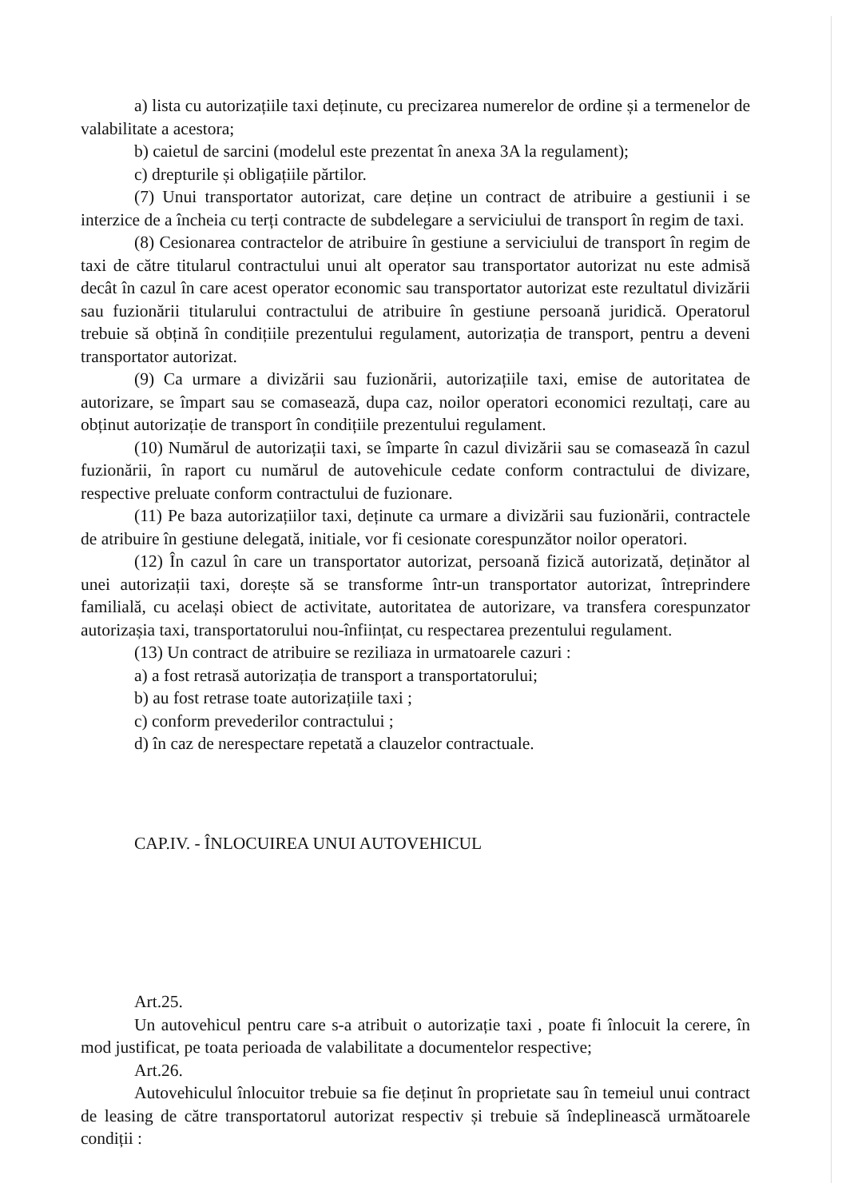a) lista cu autorizațiile taxi deținute, cu precizarea numerelor de ordine și a termenelor de valabilitate a acestora;
b) caietul de sarcini (modelul este prezentat în anexa 3A la regulament);
c) drepturile și obligațiile părtilor.
(7) Unui transportator autorizat, care deține un contract de atribuire a gestiunii i se interzice de a încheia cu terți contracte de subdelegare a serviciului de transport în regim de taxi.
(8) Cesionarea contractelor de atribuire în gestiune a serviciului de transport în regim de taxi de către titularul contractului unui alt operator sau transportator autorizat nu este admisă decât în cazul în care acest operator economic sau transportator autorizat este rezultatul divizării sau fuzionării titularului contractului de atribuire în gestiune persoană juridică. Operatorul trebuie să obțină în condițiile prezentului regulament, autorizația de transport, pentru a deveni transportator autorizat.
(9) Ca urmare a divizării sau fuzionării, autorizațiile taxi, emise de autoritatea de autorizare, se împart sau se comasează, dupa caz, noilor operatori economici rezultați, care au obținut autorizație de transport în condițiile prezentului regulament.
(10) Numărul de autorizații taxi, se împarte în cazul divizării sau se comasează în cazul fuzionării, în raport cu numărul de autovehicule cedate conform contractului de divizare, respective preluate conform contractului de fuzionare.
(11) Pe baza autorizațiilor taxi, deținute ca urmare a divizării sau fuzionării, contractele de atribuire în gestiune delegată, initiale, vor fi cesionate corespunzător noilor operatori.
(12) În cazul în care un transportator autorizat, persoană fizică autorizată, deținător al unei autorizații taxi, dorește să se transforme într-un transportator autorizat, întreprindere familială, cu același obiect de activitate, autoritatea de autorizare, va transfera corespunzator autorizașia taxi, transportatorului nou-înființat, cu respectarea prezentului regulament.
(13) Un contract de atribuire se reziliaza in urmatoarele cazuri :
a) a fost retrasă autorizația de transport a transportatorului;
b) au fost retrase toate autorizațiile taxi ;
c) conform prevederilor contractului ;
d) în caz de nerespectare repetată a clauzelor contractuale.
CAP.IV. - ÎNLOCUIREA UNUI AUTOVEHICUL
Art.25.
Un autovehicul pentru care s-a atribuit o autorizație taxi , poate fi înlocuit la cerere, în mod justificat, pe toata perioada de valabilitate a documentelor respective;
Art.26.
Autovehiculul înlocuitor trebuie sa fie deținut în proprietate sau în temeiul unui contract de leasing de către transportatorul autorizat respectiv și trebuie să îndeplinească următoarele condiții :